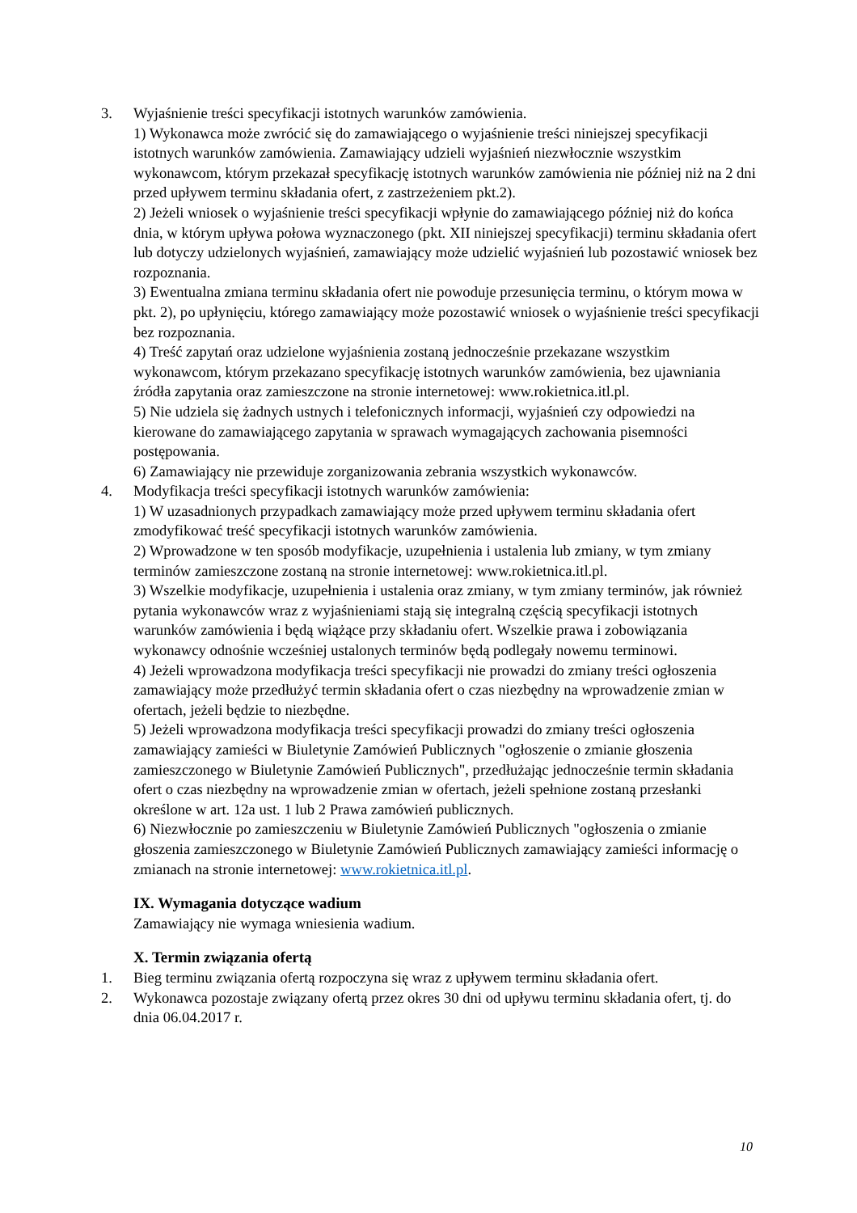3. Wyjaśnienie treści specyfikacji istotnych warunków zamówienia.
1) Wykonawca może zwrócić się do zamawiającego o wyjaśnienie treści niniejszej specyfikacji istotnych warunków zamówienia. Zamawiający udzieli wyjaśnień niezwłocznie wszystkim wykonawcom, którym przekazał specyfikację istotnych warunków zamówienia nie później niż na 2 dni przed upływem terminu składania ofert, z zastrzeżeniem pkt.2).
2) Jeżeli wniosek o wyjaśnienie treści specyfikacji wpłynie do zamawiającego później niż do końca dnia, w którym upływa połowa wyznaczonego (pkt. XII niniejszej specyfikacji) terminu składania ofert lub dotyczy udzielonych wyjaśnień, zamawiający może udzielić wyjaśnień lub pozostawić wniosek bez rozpoznania.
3) Ewentualna zmiana terminu składania ofert nie powoduje przesunięcia terminu, o którym mowa w pkt. 2), po upłynięciu, którego zamawiający może pozostawić wniosek o wyjaśnienie treści specyfikacji bez rozpoznania.
4) Treść zapytań oraz udzielone wyjaśnienia zostaną jednocześnie przekazane wszystkim wykonawcom, którym przekazano specyfikację istotnych warunków zamówienia, bez ujawniania źródła zapytania oraz zamieszczone na stronie internetowej: www.rokietnica.itl.pl.
5) Nie udziela się żadnych ustnych i telefonicznych informacji, wyjaśnień czy odpowiedzi na kierowane do zamawiającego zapytania w sprawach wymagających zachowania pisemności postępowania.
6) Zamawiający nie przewiduje zorganizowania zebrania wszystkich wykonawców.
4. Modyfikacja treści specyfikacji istotnych warunków zamówienia:
1) W uzasadnionych przypadkach zamawiający może przed upływem terminu składania ofert zmodyfikować treść specyfikacji istotnych warunków zamówienia.
2) Wprowadzone w ten sposób modyfikacje, uzupełnienia i ustalenia lub zmiany, w tym zmiany terminów zamieszczone zostaną na stronie internetowej: www.rokietnica.itl.pl.
3) Wszelkie modyfikacje, uzupełnienia i ustalenia oraz zmiany, w tym zmiany terminów, jak również pytania wykonawców wraz z wyjaśnieniami stają się integralną częścią specyfikacji istotnych warunków zamówienia i będą wiążące przy składaniu ofert. Wszelkie prawa i zobowiązania wykonawcy odnośnie wcześniej ustalonych terminów będą podlegały nowemu terminowi.
4) Jeżeli wprowadzona modyfikacja treści specyfikacji nie prowadzi do zmiany treści ogłoszenia zamawiający może przedłużyć termin składania ofert o czas niezbędny na wprowadzenie zmian w ofertach, jeżeli będzie to niezbędne.
5) Jeżeli wprowadzona modyfikacja treści specyfikacji prowadzi do zmiany treści ogłoszenia zamawiający zamieści w Biuletynie Zamówień Publicznych "ogłoszenie o zmianie głoszenia zamieszczonego w Biuletynie Zamówień Publicznych", przedłużając jednocześnie termin składania ofert o czas niezbędny na wprowadzenie zmian w ofertach, jeżeli spełnione zostaną przesłanki określone w art. 12a ust. 1 lub 2 Prawa zamówień publicznych.
6) Niezwłocznie po zamieszczeniu w Biuletynie Zamówień Publicznych "ogłoszenia o zmianie głoszenia zamieszczonego w Biuletynie Zamówień Publicznych zamawiający zamieści informację o zmianach na stronie internetowej: www.rokietnica.itl.pl.
IX. Wymagania dotyczące wadium
Zamawiający nie wymaga wniesienia wadium.
X. Termin związania ofertą
1. Bieg terminu związania ofertą rozpoczyna się wraz z upływem terminu składania ofert.
2. Wykonawca pozostaje związany ofertą przez okres 30 dni od upływu terminu składania ofert, tj. do dnia 06.04.2017 r.
10